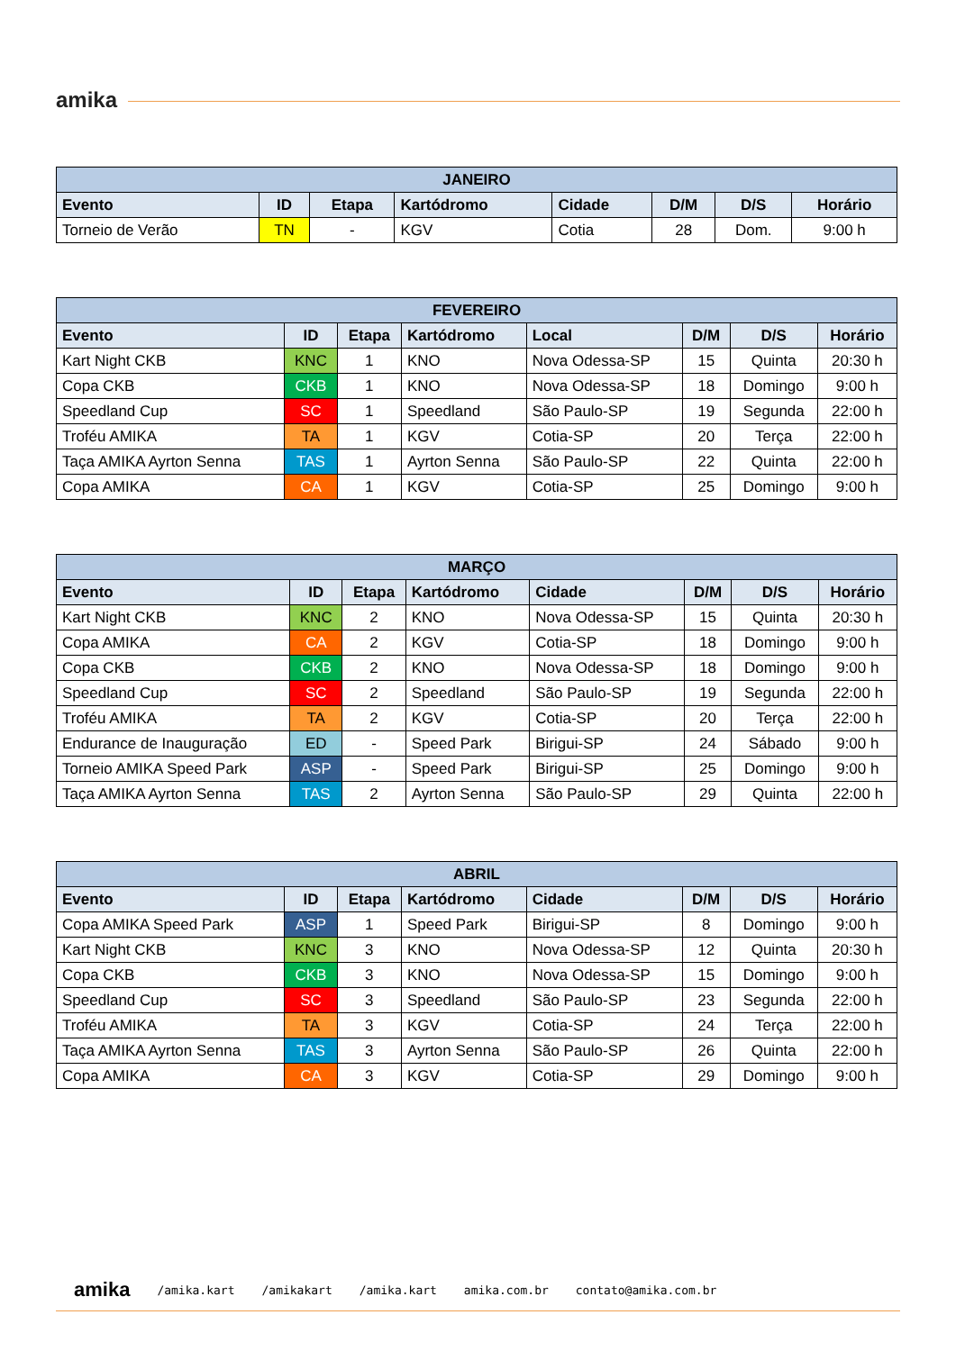amika
| JANEIRO | | | | | | | |
| --- | --- | --- | --- | --- | --- | --- | --- |
| Evento | ID | Etapa | Kartódromo | Cidade | D/M | D/S | Horário |
| Torneio de Verão | TN | - | KGV | Cotia | 28 | Dom. | 9:00 h |
| FEVEREIRO | | | | | | | |
| --- | --- | --- | --- | --- | --- | --- | --- |
| Evento | ID | Etapa | Kartódromo | Local | D/M | D/S | Horário |
| Kart Night CKB | KNC | 1 | KNO | Nova Odessa-SP | 15 | Quinta | 20:30 h |
| Copa CKB | CKB | 1 | KNO | Nova Odessa-SP | 18 | Domingo | 9:00 h |
| Speedland Cup | SC | 1 | Speedland | São Paulo-SP | 19 | Segunda | 22:00 h |
| Troféu AMIKA | TA | 1 | KGV | Cotia-SP | 20 | Terça | 22:00 h |
| Taça AMIKA Ayrton Senna | TAS | 1 | Ayrton Senna | São Paulo-SP | 22 | Quinta | 22:00 h |
| Copa AMIKA | CA | 1 | KGV | Cotia-SP | 25 | Domingo | 9:00 h |
| MARÇO | | | | | | | |
| --- | --- | --- | --- | --- | --- | --- | --- |
| Evento | ID | Etapa | Kartódromo | Cidade | D/M | D/S | Horário |
| Kart Night CKB | KNC | 2 | KNO | Nova Odessa-SP | 15 | Quinta | 20:30 h |
| Copa AMIKA | CA | 2 | KGV | Cotia-SP | 18 | Domingo | 9:00 h |
| Copa CKB | CKB | 2 | KNO | Nova Odessa-SP | 18 | Domingo | 9:00 h |
| Speedland Cup | SC | 2 | Speedland | São Paulo-SP | 19 | Segunda | 22:00 h |
| Troféu AMIKA | TA | 2 | KGV | Cotia-SP | 20 | Terça | 22:00 h |
| Endurance de Inauguração | ED | - | Speed Park | Birigui-SP | 24 | Sábado | 9:00 h |
| Torneio AMIKA Speed Park | ASP | - | Speed Park | Birigui-SP | 25 | Domingo | 9:00 h |
| Taça AMIKA Ayrton Senna | TAS | 2 | Ayrton Senna | São Paulo-SP | 29 | Quinta | 22:00 h |
| ABRIL | | | | | | | |
| --- | --- | --- | --- | --- | --- | --- | --- |
| Evento | ID | Etapa | Kartódromo | Cidade | D/M | D/S | Horário |
| Copa AMIKA Speed Park | ASP | 1 | Speed Park | Birigui-SP | 8 | Domingo | 9:00 h |
| Kart Night CKB | KNC | 3 | KNO | Nova Odessa-SP | 12 | Quinta | 20:30 h |
| Copa CKB | CKB | 3 | KNO | Nova Odessa-SP | 15 | Domingo | 9:00 h |
| Speedland Cup | SC | 3 | Speedland | São Paulo-SP | 23 | Segunda | 22:00 h |
| Troféu AMIKA | TA | 3 | KGV | Cotia-SP | 24 | Terça | 22:00 h |
| Taça AMIKA Ayrton Senna | TAS | 3 | Ayrton Senna | São Paulo-SP | 26 | Quinta | 22:00 h |
| Copa AMIKA | CA | 3 | KGV | Cotia-SP | 29 | Domingo | 9:00 h |
amika /amika.kart /amikakart /amika.kart amika.com.br contato@amika.com.br